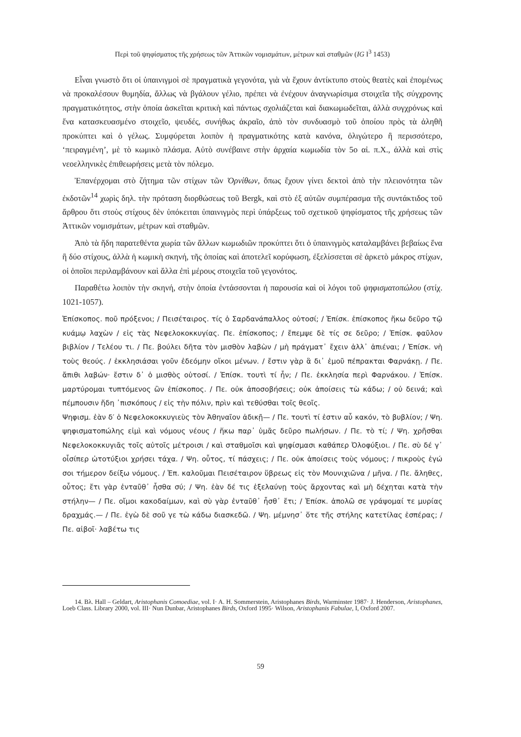Περὶ τοῦ ψηφίσματος τῆς χρήσεως τῶν Ἀττικῶν νομισμάτων, μέτρων καὶ σταθμῶν (IG I<sup>3</sup> 1453)
Εἶναι γνωστὸ ὅτι οἱ ὑπαινιγμοὶ σὲ πραγματικὰ γεγονότα, γιὰ νὰ ἔχουν ἀντίκτυπο στοὺς θεατὲς καὶ ἐπομένως νὰ προκαλέσουν θυμηδία, ἄλλως νὰ βγάλουν γέλιο, πρέπει νὰ ἐνέχουν ἀναγνωρίσιμα στοιχεῖα τῆς σύγχρονης πραγματικότητος, στὴν ὁποία ἀσκεῖται κριτικὴ καὶ πάντως σχολιάζεται καὶ διακωμωδεῖται, ἀλλὰ συγχρόνως καὶ ἕνα κατασκευασμένο στοιχεῖο, ψευδές, συνήθως ἀκραῖο, ἀπὸ τὸν συνδυασμὸ τοῦ ὁποίου πρὸς τὰ ἀληθῆ προκύπτει καὶ ὁ γέλως. Συμφύρεται λοιπὸν ἡ πραγματικότης κατὰ κανόνα, ὀλιγώτερο ἢ περισσότερο, ‘πειραγμένη’, μὲ τὸ κωμικὸ πλάσμα. Αὐτὸ συνέβαινε στὴν ἀρχαία κωμωδία τὸν 5ο αἰ. π.Χ., ἀλλὰ καὶ στὶς νεοελληνικὲς ἐπιθεωρήσεις μετὰ τὸν πόλεμο.
Ἐπανέρχομαι στὸ ζήτημα τῶν στίχων τῶν Ὀρνίθων, ὅπως ἔχουν γίνει δεκτοὶ ἀπὸ τὴν πλειονότητα τῶν ἐκδοτῶν<sup>14</sup> χωρὶς δηλ. τὴν πρόταση διορθώσεως τοῦ Bergk, καὶ στὸ ἐξ αὐτῶν συμπέρασμα τῆς συντάκτιδος τοῦ ἄρθρου ὅτι στοὺς στίχους δὲν ὑπόκειται ὑπαινιγμὸς περὶ ὑπάρξεως τοῦ σχετικοῦ ψηφίσματος τῆς χρήσεως τῶν Ἀττικῶν νομισμάτων, μέτρων καὶ σταθμῶν.
Ἀπὸ τὰ ἤδη παρατεθέντα χωρία τῶν ἄλλων κωμωδιῶν προκύπτει ὅτι ὁ ὑπαινιγμὸς καταλαμβάνει βεβαίως ἕνα ἢ δύο στίχους, ἀλλὰ ἡ κωμικὴ σκηνή, τῆς ὁποίας καὶ ἀποτελεῖ κορύφωση, ἐξελίσσεται σὲ ἀρκετὸ μάκρος στίχων, οἱ ὁποῖοι περιλαμβάνουν καὶ ἄλλα ἐπὶ μέρους στοιχεῖα τοῦ γεγονότος.
Παραθέτω λοιπὸν τὴν σκηνή, στὴν ὁποία ἐντάσσονται ἡ παρουσία καὶ οἱ λόγοι τοῦ ψηφισματοπώλου (στίχ. 1021-1057).
Ἐπίσκοπος. ποῦ πρόξενοι; / Πεισέταιρος. τίς ὁ Σαρδανάπαλλος οὑτοσί; / Ἐπίσκ. ἐπίσκοπος ἥκω δεῦρο τῷ κυάμῳ λαχὼν / εἰς τὰς Νεφελοκοκκυγίας. Πε. ἐπίσκοπος; / ἔπεμψε δὲ τίς σε δεῦρο; / Ἐπίσκ. φαῦλον βιβλίον / Τελέου τι. / Πε. βούλει δῆτα τὸν μισθὸν λαβὼν / μὴ πράγματ᾽ ἔχειν ἀλλ᾽ ἀπιέναι; / Ἐπίσκ. νὴ τοὺς θεούς. / ἐκκλησιάσαι γοῦν ἐδεόμην οἴκοι μένων. / ἔστιν γὰρ ἃ δι᾽ ἐμοῦ πέπρακται Φαρνάκῃ. / Πε. ἄπιθι λαβών· ἔστιν δ᾽ ὁ μισθὸς οὑτοσί. / Ἐπίσκ. τουτὶ τί ἦν; / Πε. ἐκκλησία περὶ Φαρνάκου. / Ἐπίσκ. μαρτύρομαι τυπτόμενος ὢν ἐπίσκοπος. / Πε. οὐκ ἀποσοβήσεις; οὐκ ἀποίσεις τὼ κάδω; / οὐ δεινά; καὶ πέμπουσιν ἤδη ᾽πισκόπους / εἰς τὴν πόλιν, πρὶν καὶ τεθύσθαι τοῖς θεοῖς.
Ψηφισμ. ἐὰν δ′ ὁ Νεφελοκοκκυγιεὺς τὸν Ἀθηναῖον ἀδικῇ— / Πε. τουτὶ τί ἐστιν αὖ κακόν, τὸ βυβλίον; / Ψη. ψηφισματοπώλης εἰμὶ καὶ νόμους νέους / ἥκω παρ᾽ ὑμᾶς δεῦρο πωλήσων. / Πε. τὸ τί; / Ψη. χρῆσθαι Νεφελοκοκκυγιᾶς τοῖς αὐτοῖς μέτροισι / καὶ σταθμοῖσι καὶ ψηφίσμασι καθάπερ Ὀλοφύξιοι. / Πε. σὺ δέ γ᾽ οἷσίπερ ὠτοτύξιοι χρήσει τάχα. / Ψη. οὗτος, τί πάσχεις; / Πε. οὐκ ἀποίσεις τοὺς νόμους; / πικροὺς ἐγώ σοι τήμερον δείξω νόμους. / Ἐπ. καλοῦμαι Πεισέταιρον ὕβρεως εἰς τὸν Μουνιχιῶνα / μῆνα. / Πε. ἄληθες, οὗτος; ἔτι γὰρ ἐνταῦθ᾽ ἦσθα σύ; / Ψη. ἐὰν δέ τις ἐξελαύνῃ τοὺς ἄρχοντας καὶ μὴ δέχηται κατὰ τὴν στήλην— / Πε. οἴμοι κακοδαίμων, καὶ σὺ γὰρ ἐνταῦθ᾽ ἦσθ᾽ ἔτι; / Ἐπίσκ. ἀπολῶ σε γράψομαί τε μυρίας δραχμάς.— / Πε. ἐγὼ δὲ σοῦ γε τὼ κάδω διασκεδῶ. / Ψη. μέμνησ᾽ ὅτε τῆς στήλης κατετίλας ἑσπέρας; / Πε. αἰβοῖ· λαβέτω τις
14. Βλ. Hall – Geldart, Aristophanis Comoediae, vol. I· A. H. Sommerstein, Aristophanes Birds, Warminster 1987· J. Henderson, Aristophanes, Loeb Class. Library 2000, vol. III· Nun Dunbar, Aristophanes Birds, Oxford 1995· Wilson, Aristophanis Fabulae, I, Oxford 2007.
59